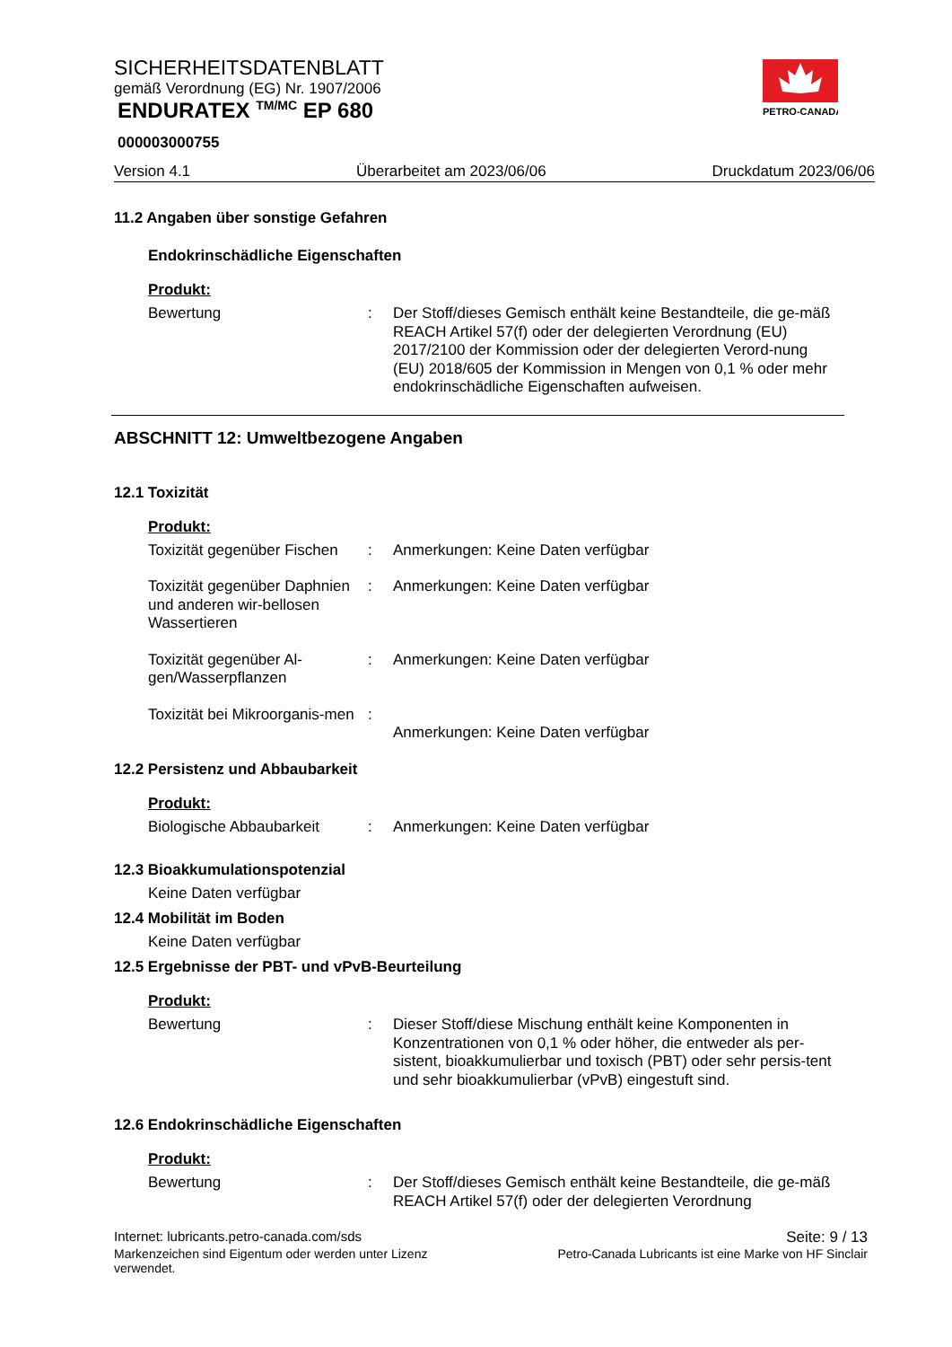SICHERHEITSDATENBLATT
gemäß Verordnung (EG) Nr. 1907/2006
ENDURATEX <sup>TM/MC</sup> EP 680
000003000755
PETRO-CANADA
Version 4.1 Überarbeitet am 2023/06/06 Druckdatum 2023/06/06
11.2 Angaben über sonstige Gefahren
Endokrinschädliche Eigenschaften
Produkt:
Bewertung : Der Stoff/dieses Gemisch enthält keine Bestandteile, die ge-mäß REACH Artikel 57(f) oder der delegierten Verordnung (EU) 2017/2100 der Kommission oder der delegierten Verord-nung (EU) 2018/605 der Kommission in Mengen von 0,1 % oder mehr endokrinschädliche Eigenschaften aufweisen.
ABSCHNITT 12: Umweltbezogene Angaben
12.1 Toxizität
Produkt:
Toxizität gegenüber Fischen
: Anmerkungen: Keine Daten verfügbar
Toxizität gegenüber Daphnien und anderen wir-bellosen Wassertieren
: Anmerkungen: Keine Daten verfügbar
Toxizität gegenüber Al-gen/Wasserpflanzen
: Anmerkungen: Keine Daten verfügbar
Toxizität bei Mikroorganis-men
:
Anmerkungen: Keine Daten verfügbar
12.2 Persistenz und Abbaubarkeit
Produkt:
Biologische Abbaubarkeit : Anmerkungen: Keine Daten verfügbar
12.3 Bioakkumulationspotenzial
Keine Daten verfügbar
12.4 Mobilität im Boden
Keine Daten verfügbar
12.5 Ergebnisse der PBT- und vPvB-Beurteilung
Produkt:
Bewertung : Dieser Stoff/diese Mischung enthält keine Komponenten in Konzentrationen von 0,1 % oder höher, die entweder als per-sistent, bioakkumulierbar und toxisch (PBT) oder sehr persis-tent und sehr bioakkumulierbar (vPvB) eingestuft sind.
12.6 Endokrinschädliche Eigenschaften
Produkt:
Bewertung : Der Stoff/dieses Gemisch enthält keine Bestandteile, die ge-mäß REACH Artikel 57(f) oder der delegierten Verordnung
Internet: lubricants.petro-canada.com/sds Seite: 9 / 13
Markenzeichen sind Eigentum oder werden unter Lizenz
verwendet. Petro-Canada Lubricants ist eine Marke von HF Sinclair